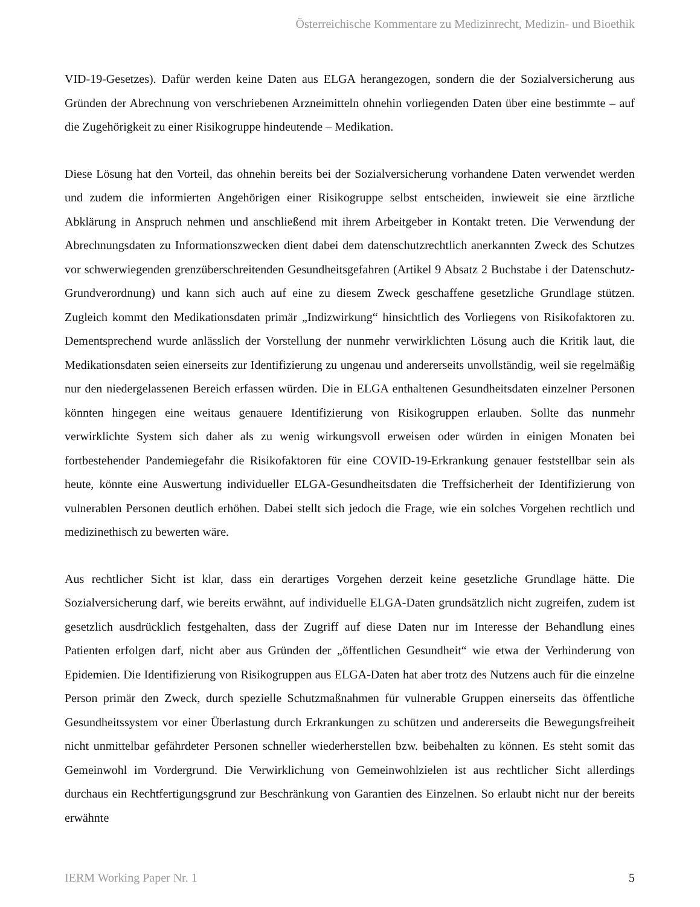Österreichische Kommentare zu Medizinrecht, Medizin- und Bioethik
VID-19-Gesetzes). Dafür werden keine Daten aus ELGA herangezogen, sondern die der Sozialversicherung aus Gründen der Abrechnung von verschriebenen Arzneimitteln ohnehin vorliegenden Daten über eine bestimmte – auf die Zugehörigkeit zu einer Risikogruppe hindeutende – Medikation.
Diese Lösung hat den Vorteil, das ohnehin bereits bei der Sozialversicherung vorhandene Daten verwendet werden und zudem die informierten Angehörigen einer Risikogruppe selbst entscheiden, inwieweit sie eine ärztliche Abklärung in Anspruch nehmen und anschließend mit ihrem Arbeitgeber in Kontakt treten. Die Verwendung der Abrechnungsdaten zu Informationszwecken dient dabei dem datenschutzrechtlich anerkannten Zweck des Schutzes vor schwerwiegenden grenzüberschreitenden Gesundheitsgefahren (Artikel 9 Absatz 2 Buchstabe i der Datenschutz-Grundverordnung) und kann sich auch auf eine zu diesem Zweck geschaffene gesetzliche Grundlage stützen. Zugleich kommt den Medikationsdaten primär „Indizwirkung“ hinsichtlich des Vorliegens von Risikofaktoren zu. Dementsprechend wurde anlässlich der Vorstellung der nunmehr verwirklichten Lösung auch die Kritik laut, die Medikationsdaten seien einerseits zur Identifizierung zu ungenau und andererseits unvollständig, weil sie regelmäßig nur den niedergelassenen Bereich erfassen würden. Die in ELGA enthaltenen Gesundheitsdaten einzelner Personen könnten hingegen eine weitaus genauere Identifizierung von Risikogruppen erlauben. Sollte das nunmehr verwirklichte System sich daher als zu wenig wirkungsvoll erweisen oder würden in einigen Monaten bei fortbestehender Pandemiegefahr die Risikofaktoren für eine COVID-19-Erkrankung genauer feststellbar sein als heute, könnte eine Auswertung individueller ELGA-Gesundheitsdaten die Treffsicherheit der Identifizierung von vulnerablen Personen deutlich erhöhen. Dabei stellt sich jedoch die Frage, wie ein solches Vorgehen rechtlich und medizinethisch zu bewerten wäre.
Aus rechtlicher Sicht ist klar, dass ein derartiges Vorgehen derzeit keine gesetzliche Grundlage hätte. Die Sozialversicherung darf, wie bereits erwähnt, auf individuelle ELGA-Daten grundsätzlich nicht zugreifen, zudem ist gesetzlich ausdrücklich festgehalten, dass der Zugriff auf diese Daten nur im Interesse der Behandlung eines Patienten erfolgen darf, nicht aber aus Gründen der „öffentlichen Gesundheit“ wie etwa der Verhinderung von Epidemien. Die Identifizierung von Risikogruppen aus ELGA-Daten hat aber trotz des Nutzens auch für die einzelne Person primär den Zweck, durch spezielle Schutzmaßnahmen für vulnerable Gruppen einerseits das öffentliche Gesundheitssystem vor einer Überlastung durch Erkrankungen zu schützen und andererseits die Bewegungsfreiheit nicht unmittelbar gefährdeter Personen schneller wiederherstellen bzw. beibehalten zu können. Es steht somit das Gemeinwohl im Vordergrund. Die Verwirklichung von Gemeinwohlzielen ist aus rechtlicher Sicht allerdings durchaus ein Rechtfertigungsgrund zur Beschränkung von Garantien des Einzelnen. So erlaubt nicht nur der bereits erwähnte
IERM Working Paper Nr. 1 5